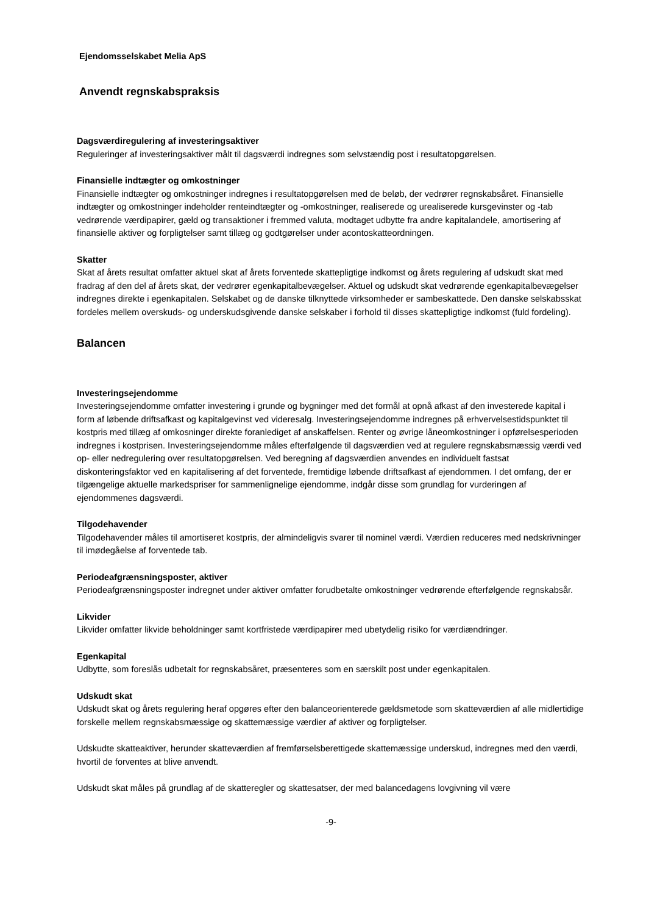Ejendomsselskabet Melia ApS
Anvendt regnskabspraksis
Dagsværdiregulering af investeringsaktiver
Reguleringer af investeringsaktiver målt til dagsværdi indregnes som selvstændig post i resultatopgørelsen.
Finansielle indtægter og omkostninger
Finansielle indtægter og omkostninger indregnes i resultatopgørelsen med de beløb, der vedrører regnskabsåret. Finansielle indtægter og omkostninger indeholder renteindtægter og -omkostninger, realiserede og urealiserede kursgevinster og -tab vedrørende værdipapirer, gæld og transaktioner i fremmed valuta, modtaget udbytte fra andre kapitalandele, amortisering af finansielle aktiver og forpligtelser samt tillæg og godtgørelser under acontoskatteordningen.
Skatter
Skat af årets resultat omfatter aktuel skat af årets forventede skattepligtige indkomst og årets regulering af udskudt skat med fradrag af den del af årets skat, der vedrører egenkapitalbevægelser. Aktuel og udskudt skat vedrørende egenkapitalbevægelser indregnes direkte i egenkapitalen. Selskabet og de danske tilknyttede virksomheder er sambeskattede. Den danske selskabsskat fordeles mellem overskuds- og underskudsgivende danske selskaber i forhold til disses skattepligtige indkomst (fuld fordeling).
Balancen
Investeringsejendomme
Investeringsejendomme omfatter investering i grunde og bygninger med det formål at opnå afkast af den investerede kapital i form af løbende driftsafkast og kapitalgevinst ved videresalg. Investeringsejendomme indregnes på erhvervelsestidspunktet til kostpris med tillæg af omkosninger direkte foranlediget af anskaffelsen. Renter og øvrige låneomkostninger i opførelsesperioden indregnes i kostprisen. Investeringsejendomme måles efterfølgende til dagsværdien ved at regulere regnskabsmæssig værdi ved op- eller nedregulering over resultatopgørelsen. Ved beregning af dagsværdien anvendes en individuelt fastsat diskonteringsfaktor ved en kapitalisering af det forventede, fremtidige løbende driftsafkast af ejendommen. I det omfang, der er tilgængelige aktuelle markedspriser for sammenlignelige ejendomme, indgår disse som grundlag for vurderingen af ejendommenes dagsværdi.
Tilgodehavender
Tilgodehavender måles til amortiseret kostpris, der almindeligvis svarer til nominel værdi. Værdien reduceres med nedskrivninger til imødegåelse af forventede tab.
Periodeafgrænsningsposter, aktiver
Periodeafgrænsningsposter indregnet under aktiver omfatter forudbetalte omkostninger vedrørende efterfølgende regnskabsår.
Likvider
Likvider omfatter likvide beholdninger samt kortfristede værdipapirer med ubetydelig risiko for værdiændringer.
Egenkapital
Udbytte, som foreslås udbetalt for regnskabsåret, præsenteres som en særskilt post under egenkapitalen.
Udskudt skat
Udskudt skat og årets regulering heraf opgøres efter den balanceorienterede gældsmetode som skatteværdien af alle midlertidige forskelle mellem regnskabsmæssige og skattemæssige værdier af aktiver og forpligtelser.
Udskudte skatteaktiver, herunder skatteværdien af fremførselsberettigede skattemæssige underskud, indregnes med den værdi, hvortil de forventes at blive anvendt.
Udskudt skat måles på grundlag af de skatteregler og skattesatser, der med balancedagens lovgivning vil være
-9-